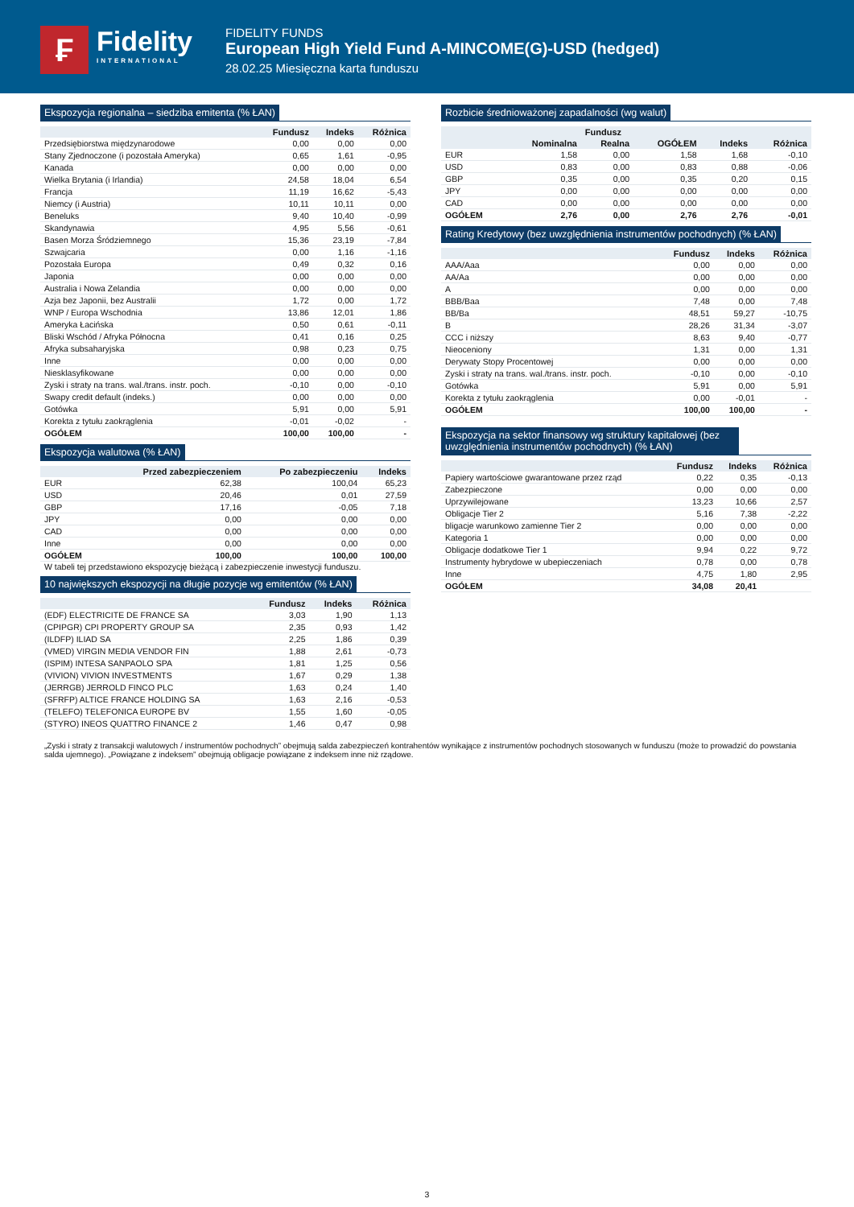₣
Fidelity
INTERNATIONAL
FIDELITY FUNDS
European High Yield Fund A-MINCOME(G)-USD (hedged)
28.02.25 Miesięczna karta funduszu
Ekspozycja regionalna – siedziba emitenta (% ŁAN)
| | Fundusz | Indeks | Różnica |
| --- | --- | --- | --- |
| Przedsiębiorstwa międzynarodowe | 0,00 | 0,00 | 0,00 |
| Stany Zjednoczone (i pozostała Ameryka) | 0,65 | 1,61 | -0,95 |
| Kanada | 0,00 | 0,00 | 0,00 |
| Wielka Brytania (i Irlandia) | 24,58 | 18,04 | 6,54 |
| Francja | 11,19 | 16,62 | -5,43 |
| Niemcy (i Austria) | 10,11 | 10,11 | 0,00 |
| Beneluks | 9,40 | 10,40 | -0,99 |
| Skandynawia | 4,95 | 5,56 | -0,61 |
| Basen Morza Śródziemnego | 15,36 | 23,19 | -7,84 |
| Szwajcaria | 0,00 | 1,16 | -1,16 |
| Pozostała Europa | 0,49 | 0,32 | 0,16 |
| Japonia | 0,00 | 0,00 | 0,00 |
| Australia i Nowa Zelandia | 0,00 | 0,00 | 0,00 |
| Azja bez Japonii, bez Australii | 1,72 | 0,00 | 1,72 |
| WNP / Europa Wschodnia | 13,86 | 12,01 | 1,86 |
| Ameryka Łacińska | 0,50 | 0,61 | -0,11 |
| Bliski Wschód / Afryka Północna | 0,41 | 0,16 | 0,25 |
| Afryka subsaharyjska | 0,98 | 0,23 | 0,75 |
| Inne | 0,00 | 0,00 | 0,00 |
| Niesklasyfikowane | 0,00 | 0,00 | 0,00 |
| Zyski i straty na trans. wal./trans. instr. poch. | -0,10 | 0,00 | -0,10 |
| Swapy credit default (indeks.) | 0,00 | 0,00 | 0,00 |
| Gotówka | 5,91 | 0,00 | 5,91 |
| Korekta z tytułu zaokrąglenia | -0,01 | -0,02 | - |
| OGÓŁEM | 100,00 | 100,00 | - |
Ekspozycja walutowa (% ŁAN)
| | Przed zabezpieczeniem | Po zabezpieczeniu | Indeks |
| --- | --- | --- | --- |
| EUR | 62,38 | 100,04 | 65,23 |
| USD | 20,46 | 0,01 | 27,59 |
| GBP | 17,16 | -0,05 | 7,18 |
| JPY | 0,00 | 0,00 | 0,00 |
| CAD | 0,00 | 0,00 | 0,00 |
| Inne | 0,00 | 0,00 | 0,00 |
| OGÓŁEM | 100,00 | 100,00 | 100,00 |
W tabeli tej przedstawiono ekspozycję bieżącą i zabezpieczenie inwestycji funduszu.
10 największych ekspozycji na długie pozycje wg emitentów (% ŁAN)
| | Fundusz | Indeks | Różnica |
| --- | --- | --- | --- |
| (EDF) ELECTRICITE DE FRANCE SA | 3,03 | 1,90 | 1,13 |
| (CPIPGR) CPI PROPERTY GROUP SA | 2,35 | 0,93 | 1,42 |
| (ILDFP) ILIAD SA | 2,25 | 1,86 | 0,39 |
| (VMED) VIRGIN MEDIA VENDOR FIN | 1,88 | 2,61 | -0,73 |
| (ISPIM) INTESA SANPAOLO SPA | 1,81 | 1,25 | 0,56 |
| (VIVION) VIVION INVESTMENTS | 1,67 | 0,29 | 1,38 |
| (JERRGB) JERROLD FINCO PLC | 1,63 | 0,24 | 1,40 |
| (SFRFP) ALTICE FRANCE HOLDING SA | 1,63 | 2,16 | -0,53 |
| (TELEFO) TELEFONICA EUROPE BV | 1,55 | 1,60 | -0,05 |
| (STYRO) INEOS QUATTRO FINANCE 2 | 1,46 | 0,47 | 0,98 |
Rozbicie średnioważonej zapadalności (wg walut)
| | Fundusz | | | | |
| --- | --- | --- | --- | --- | --- |
| | Nominalna | Realna | OGÓŁEM | Indeks | Różnica |
| EUR | 1,58 | 0,00 | 1,58 | 1,68 | -0,10 |
| USD | 0,83 | 0,00 | 0,83 | 0,88 | -0,06 |
| GBP | 0,35 | 0,00 | 0,35 | 0,20 | 0,15 |
| JPY | 0,00 | 0,00 | 0,00 | 0,00 | 0,00 |
| CAD | 0,00 | 0,00 | 0,00 | 0,00 | 0,00 |
| OGÓŁEM | 2,76 | 0,00 | 2,76 | 2,76 | -0,01 |
Rating Kredytowy (bez uwzględnienia instrumentów pochodnych) (% ŁAN)
| | Fundusz | Indeks | Różnica |
| --- | --- | --- | --- |
| AAA/Aaa | 0,00 | 0,00 | 0,00 |
| AA/Aa | 0,00 | 0,00 | 0,00 |
| A | 0,00 | 0,00 | 0,00 |
| BBB/Baa | 7,48 | 0,00 | 7,48 |
| BB/Ba | 48,51 | 59,27 | -10,75 |
| B | 28,26 | 31,34 | -3,07 |
| CCC i niższy | 8,63 | 9,40 | -0,77 |
| Nieoceniony | 1,31 | 0,00 | 1,31 |
| Derywaty Stopy Procentowej | 0,00 | 0,00 | 0,00 |
| Zyski i straty na trans. wal./trans. instr. poch. | -0,10 | 0,00 | -0,10 |
| Gotówka | 5,91 | 0,00 | 5,91 |
| Korekta z tytułu zaokrąglenia | 0,00 | -0,01 | - |
| OGÓŁEM | 100,00 | 100,00 | - |
Ekspozycja na sektor finansowy wg struktury kapitałowej (bez uwzględnienia instrumentów pochodnych) (% ŁAN)
| | Fundusz | Indeks | Różnica |
| --- | --- | --- | --- |
| Papiery wartościowe gwarantowane przez rząd | 0,22 | 0,35 | -0,13 |
| Zabezpieczone | 0,00 | 0,00 | 0,00 |
| Uprzywilejowane | 13,23 | 10,66 | 2,57 |
| Obligacje Tier 2 | 5,16 | 7,38 | -2,22 |
| bligacje warunkowo zamienne Tier 2 | 0,00 | 0,00 | 0,00 |
| Kategoria 1 | 0,00 | 0,00 | 0,00 |
| Obligacje dodatkowe Tier 1 | 9,94 | 0,22 | 9,72 |
| Instrumenty hybrydowe w ubepieczeniach | 0,78 | 0,00 | 0,78 |
| Inne | 4,75 | 1,80 | 2,95 |
| OGÓŁEM | 34,08 | 20,41 | |
„Zyski i straty z transakcji walutowych / instrumentów pochodnych” obejmują salda zabezpieczeń kontrahentów wynikające z instrumentów pochodnych stosowanych w funduszu (może to prowadzić do powstania salda ujemnego). „Powiązane z indeksem” obejmują obligacje powiązane z indeksem inne niż rządowe.
3